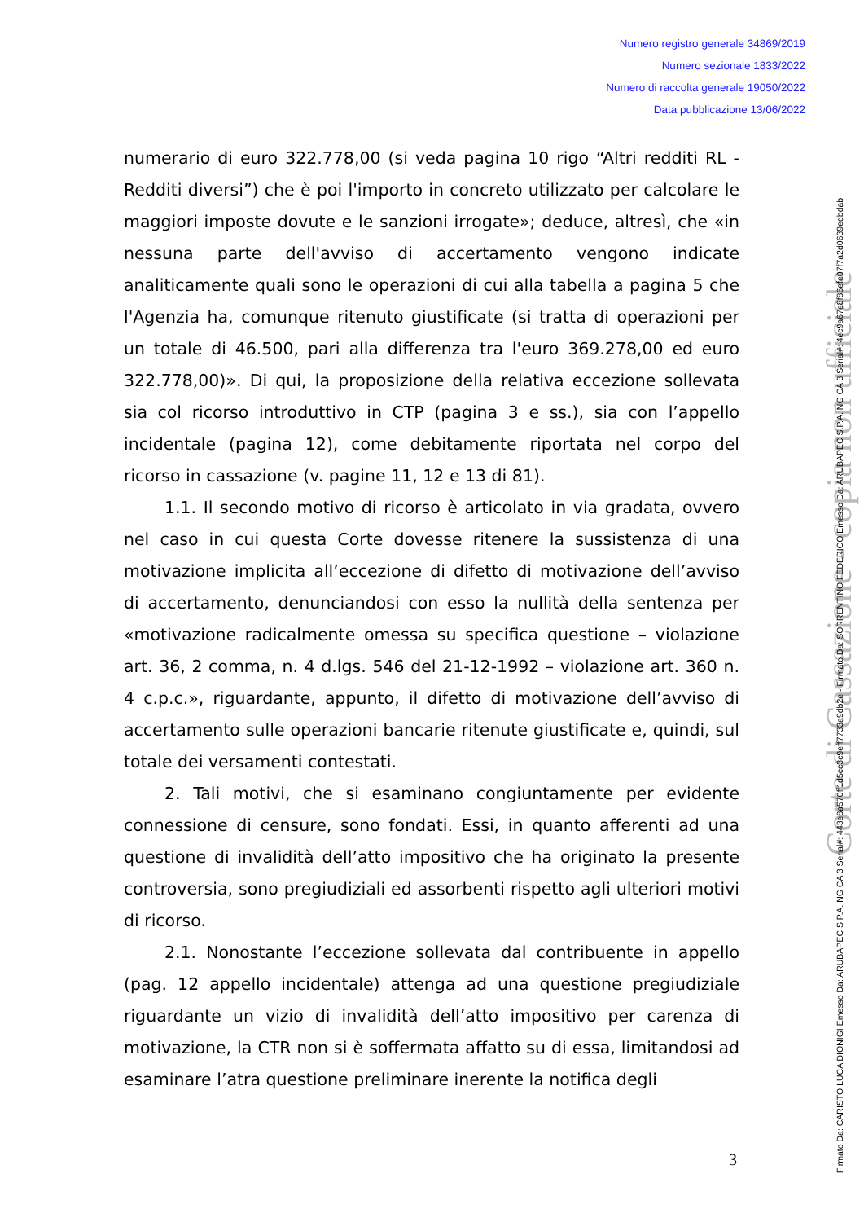Numero registro generale 34869/2019
Numero sezionale 1833/2022
Numero di raccolta generale 19050/2022
Data pubblicazione 13/06/2022
numerario di euro 322.778,00 (si veda pagina 10 rigo “Altri redditi RL - Redditi diversi”) che è poi l'importo in concreto utilizzato per calcolare le maggiori imposte dovute e le sanzioni irrogate»; deduce, altresì, che «in nessuna parte dell'avviso di accertamento vengono indicate analiticamente quali sono le operazioni di cui alla tabella a pagina 5 che l'Agenzia ha, comunque ritenuto giustificate (si tratta di operazioni per un totale di 46.500, pari alla differenza tra l'euro 369.278,00 ed euro 322.778,00)». Di qui, la proposizione della relativa eccezione sollevata sia col ricorso introduttivo in CTP (pagina 3 e ss.), sia con l’appello incidentale (pagina 12), come debitamente riportata nel corpo del ricorso in cassazione (v. pagine 11, 12 e 13 di 81).
1.1. Il secondo motivo di ricorso è articolato in via gradata, ovvero nel caso in cui questa Corte dovesse ritenere la sussistenza di una motivazione implicita all’eccezione di difetto di motivazione dell’avviso di accertamento, denunciandosi con esso la nullità della sentenza per «motivazione radicalmente omessa su specifica questione – violazione art. 36, 2 comma, n. 4 d.lgs. 546 del 21-12-1992 – violazione art. 360 n. 4 c.p.c.», riguardante, appunto, il difetto di motivazione dell’avviso di accertamento sulle operazioni bancarie ritenute giustificate e, quindi, sul totale dei versamenti contestati.
2. Tali motivi, che si esaminano congiuntamente per evidente connessione di censure, sono fondati. Essi, in quanto afferenti ad una questione di invalidità dell’atto impositivo che ha originato la presente controversia, sono pregiudiziali ed assorbenti rispetto agli ulteriori motivi di ricorso.
2.1. Nonostante l’eccezione sollevata dal contribuente in appello (pag. 12 appello incidentale) attenga ad una questione pregiudiziale riguardante un vizio di invalidità dell’atto impositivo per carenza di motivazione, la CTR non si è soffermata affatto su di essa, limitandosi ad esaminare l’atra questione preliminare inerente la notifica degli
3
Corte di Cassazione - copia non ufficiale
Firmato Da: CARISTO LUCA DIONIGI Emesso Da: ARUBAPEC S.P.A. NG CA 3 Serial#: 443e8a570ff1d5cc3c9eff7733a9db2e - Firmato Da: SORRENTINO FEDERICO Emesso Da: ARUBAPEC S.P.A. NG CA 3 Serial#: 4ec9a67e8f86efe07f7a2d0639edbdab